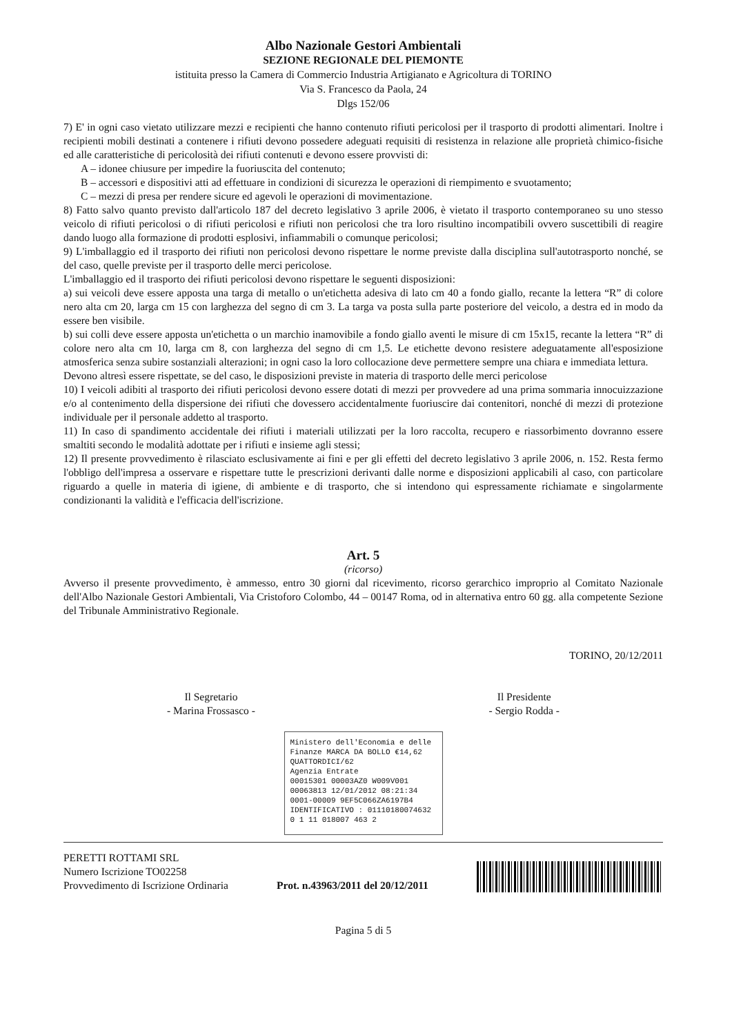Albo Nazionale Gestori Ambientali
SEZIONE REGIONALE DEL PIEMONTE
istituita presso la Camera di Commercio Industria Artigianato e Agricoltura di TORINO
Via S. Francesco da Paola, 24
Dlgs 152/06
7) E' in ogni caso vietato utilizzare mezzi e recipienti che hanno contenuto rifiuti pericolosi per il trasporto di prodotti alimentari. Inoltre i recipienti mobili destinati a contenere i rifiuti devono possedere adeguati requisiti di resistenza in relazione alle proprietà chimico-fisiche ed alle caratteristiche di pericolosità dei rifiuti contenuti e devono essere provvisti di:
A – idonee chiusure per impedire la fuoriuscita del contenuto;
B – accessori e dispositivi atti ad effettuare in condizioni di sicurezza le operazioni di riempimento e svuotamento;
C – mezzi di presa per rendere sicure ed agevoli le operazioni di movimentazione.
8) Fatto salvo quanto previsto dall'articolo 187 del decreto legislativo 3 aprile 2006, è vietato il trasporto contemporaneo su uno stesso veicolo di rifiuti pericolosi o di rifiuti pericolosi e rifiuti non pericolosi che tra loro risultino incompatibili ovvero suscettibili di reagire dando luogo alla formazione di prodotti esplosivi, infiammabili o comunque pericolosi;
9) L'imballaggio ed il trasporto dei rifiuti non pericolosi devono rispettare le norme previste dalla disciplina sull'autotrasporto nonché, se del caso, quelle previste per il trasporto delle merci pericolose.
L'imballaggio ed il trasporto dei rifiuti pericolosi devono rispettare le seguenti disposizioni:
a) sui veicoli deve essere apposta una targa di metallo o un'etichetta adesiva di lato cm 40 a fondo giallo, recante la lettera “R” di colore nero alta cm 20, larga cm 15 con larghezza del segno di cm 3. La targa va posta sulla parte posteriore del veicolo, a destra ed in modo da essere ben visibile.
b) sui colli deve essere apposta un'etichetta o un marchio inamovibile a fondo giallo aventi le misure di cm 15x15, recante la lettera “R” di colore nero alta cm 10, larga cm 8, con larghezza del segno di cm 1,5. Le etichette devono resistere adeguatamente all'esposizione atmosferica senza subire sostanziali alterazioni; in ogni caso la loro collocazione deve permettere sempre una chiara e immediata lettura.
Devono altresì essere rispettate, se del caso, le disposizioni previste in materia di trasporto delle merci pericolose
10) I veicoli adibiti al trasporto dei rifiuti pericolosi devono essere dotati di mezzi per provvedere ad una prima sommaria innocuizzazione e/o al contenimento della dispersione dei rifiuti che dovessero accidentalmente fuoriuscire dai contenitori, nonché di mezzi di protezione individuale per il personale addetto al trasporto.
11) In caso di spandimento accidentale dei rifiuti i materiali utilizzati per la loro raccolta, recupero e riassorbimento dovranno essere smaltiti secondo le modalità adottate per i rifiuti e insieme agli stessi;
12) Il presente provvedimento è rilasciato esclusivamente ai fini e per gli effetti del decreto legislativo 3 aprile 2006, n. 152. Resta fermo l'obbligo dell'impresa a osservare e rispettare tutte le prescrizioni derivanti dalle norme e disposizioni applicabili al caso, con particolare riguardo a quelle in materia di igiene, di ambiente e di trasporto, che si intendono qui espressamente richiamate e singolarmente condizionanti la validità e l'efficacia dell'iscrizione.
Art. 5
(ricorso)
Avverso il presente provvedimento, è ammesso, entro 30 giorni dal ricevimento, ricorso gerarchico improprio al Comitato Nazionale dell'Albo Nazionale Gestori Ambientali, Via Cristoforo Colombo, 44 – 00147 Roma, od in alternativa entro 60 gg. alla competente Sezione del Tribunale Amministrativo Regionale.
TORINO, 20/12/2011
Il Segretario
- Marina Frossasco -
Il Presidente
- Sergio Rodda -
Ministero dell'Economia e delle Finanze MARCA DA BOLLO €14,62 QUATTORDICI/62
Agenzia Entrate
00015301 00003AZ0 W009V001
00063813 12/01/2012 08:21:34
0001-00009 9EF5C066ZA6197B4
IDENTIFICATIVO : 01110180074632
0 1 11 018007 463 2
PERETTI ROTTAMI SRL
Numero Iscrizione TO02258
Provvedimento di Iscrizione Ordinaria
Prot. n.43963/2011 del 20/12/2011
Pagina 5 di 5